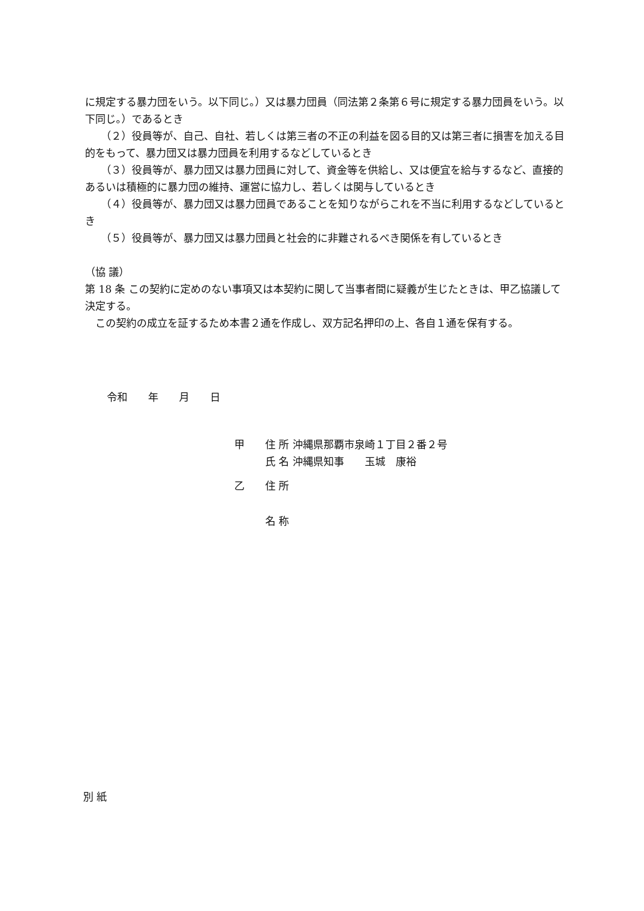に規定する暴力団をいう。以下同じ。）又は暴力団員（同法第２条第６号に規定する暴力団員をいう。以下同じ。）であるとき
（２）役員等が、自己、自社、若しくは第三者の不正の利益を図る目的又は第三者に損害を加える目的をもって、暴力団又は暴力団員を利用するなどしているとき
（３）役員等が、暴力団又は暴力団員に対して、資金等を供給し、又は便宜を給与するなど、直接的あるいは積極的に暴力団の維持、運営に協力し、若しくは関与しているとき
（４）役員等が、暴力団又は暴力団員であることを知りながらこれを不当に利用するなどしているとき
（５）役員等が、暴力団又は暴力団員と社会的に非難されるべき関係を有しているとき
（協 議）
第 18 条 この契約に定めのない事項又は本契約に関して当事者間に疑義が生じたときは、甲乙協議して決定する。
この契約の成立を証するため本書２通を作成し、双方記名押印の上、各自１通を保有する。
令和　　年　　月　　日
甲　　住 所 沖縄県那覇市泉崎１丁目２番２号
　　　氏 名 沖縄県知事　　玉城　康裕
乙　　住 所
　　　名 称
別 紙